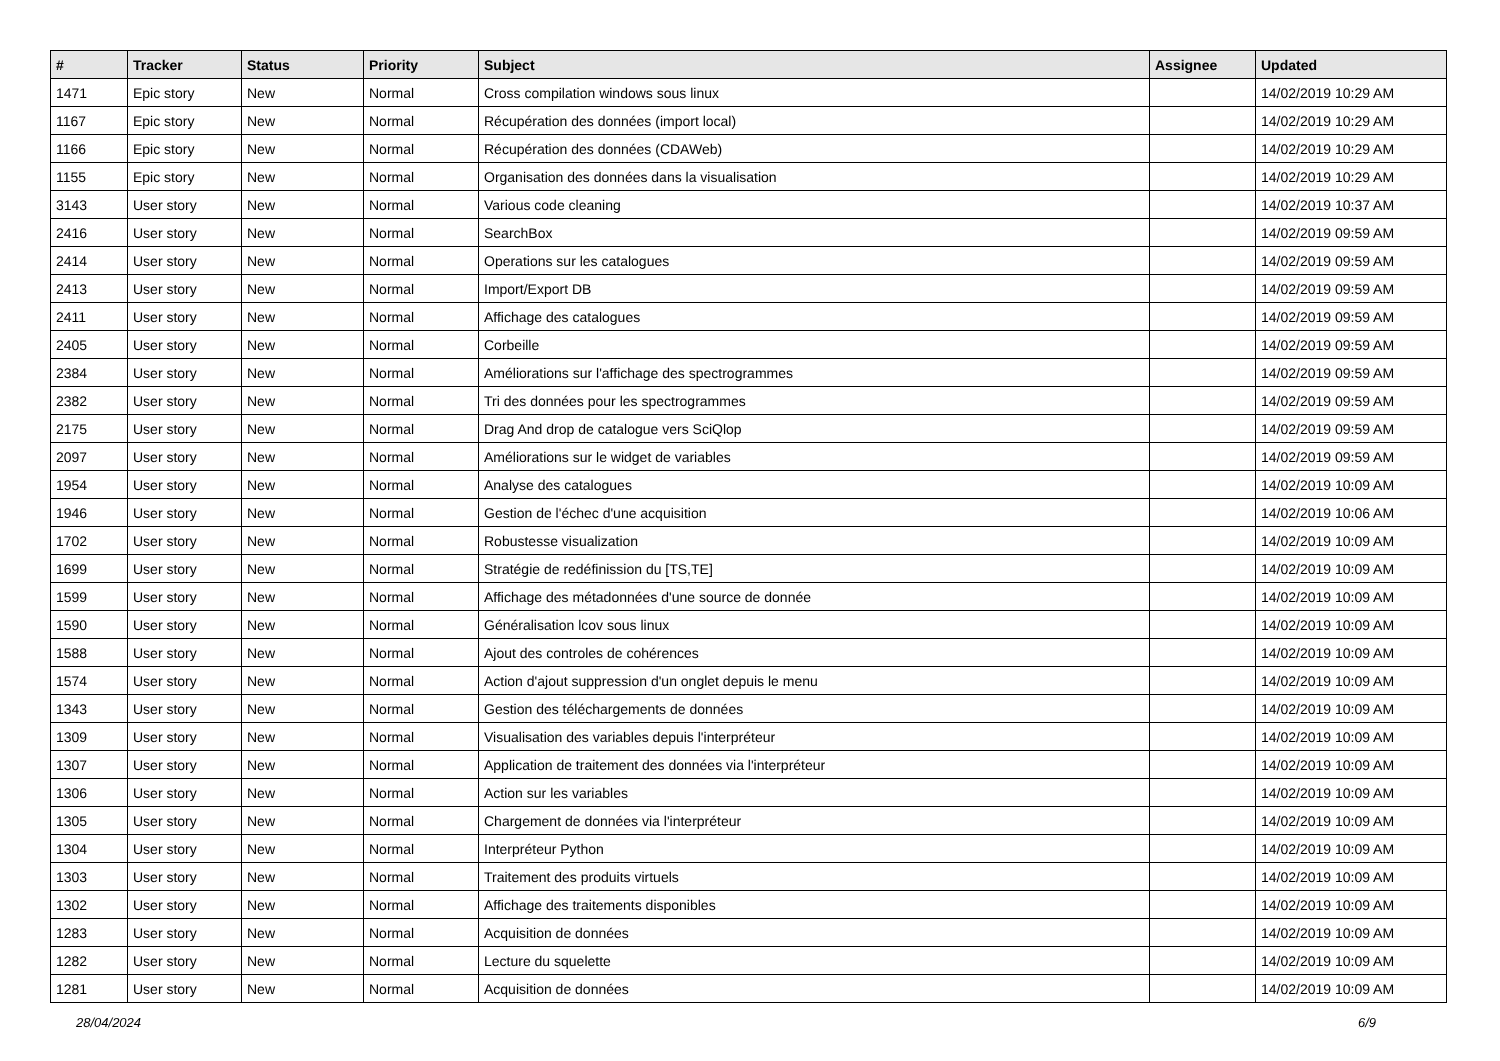| # | Tracker | Status | Priority | Subject | Assignee | Updated |
| --- | --- | --- | --- | --- | --- | --- |
| 1471 | Epic story | New | Normal | Cross compilation windows sous linux | | 14/02/2019 10:29 AM |
| 1167 | Epic story | New | Normal | Récupération des données (import local) | | 14/02/2019 10:29 AM |
| 1166 | Epic story | New | Normal | Récupération des données (CDAWeb) | | 14/02/2019 10:29 AM |
| 1155 | Epic story | New | Normal | Organisation des données dans la visualisation | | 14/02/2019 10:29 AM |
| 3143 | User story | New | Normal | Various code cleaning | | 14/02/2019 10:37 AM |
| 2416 | User story | New | Normal | SearchBox | | 14/02/2019 09:59 AM |
| 2414 | User story | New | Normal | Operations sur les catalogues | | 14/02/2019 09:59 AM |
| 2413 | User story | New | Normal | Import/Export DB | | 14/02/2019 09:59 AM |
| 2411 | User story | New | Normal | Affichage des catalogues | | 14/02/2019 09:59 AM |
| 2405 | User story | New | Normal | Corbeille | | 14/02/2019 09:59 AM |
| 2384 | User story | New | Normal | Améliorations sur l'affichage des spectrogrammes | | 14/02/2019 09:59 AM |
| 2382 | User story | New | Normal | Tri des données pour les spectrogrammes | | 14/02/2019 09:59 AM |
| 2175 | User story | New | Normal | Drag And drop de catalogue vers SciQlop | | 14/02/2019 09:59 AM |
| 2097 | User story | New | Normal | Améliorations sur le widget de variables | | 14/02/2019 09:59 AM |
| 1954 | User story | New | Normal | Analyse des catalogues | | 14/02/2019 10:09 AM |
| 1946 | User story | New | Normal | Gestion de l'échec d'une acquisition | | 14/02/2019 10:06 AM |
| 1702 | User story | New | Normal | Robustesse visualization | | 14/02/2019 10:09 AM |
| 1699 | User story | New | Normal | Stratégie de redéfinission du [TS,TE] | | 14/02/2019 10:09 AM |
| 1599 | User story | New | Normal | Affichage des métadonnées d'une source de donnée | | 14/02/2019 10:09 AM |
| 1590 | User story | New | Normal | Généralisation lcov sous linux | | 14/02/2019 10:09 AM |
| 1588 | User story | New | Normal | Ajout des controles de cohérences | | 14/02/2019 10:09 AM |
| 1574 | User story | New | Normal | Action d'ajout suppression d'un onglet depuis le menu | | 14/02/2019 10:09 AM |
| 1343 | User story | New | Normal | Gestion des téléchargements de données | | 14/02/2019 10:09 AM |
| 1309 | User story | New | Normal | Visualisation des variables depuis l'interpréteur | | 14/02/2019 10:09 AM |
| 1307 | User story | New | Normal | Application de traitement des données via l'interpréteur | | 14/02/2019 10:09 AM |
| 1306 | User story | New | Normal | Action sur les variables | | 14/02/2019 10:09 AM |
| 1305 | User story | New | Normal | Chargement de données via l'interpréteur | | 14/02/2019 10:09 AM |
| 1304 | User story | New | Normal | Interpréteur Python | | 14/02/2019 10:09 AM |
| 1303 | User story | New | Normal | Traitement des produits virtuels | | 14/02/2019 10:09 AM |
| 1302 | User story | New | Normal | Affichage des traitements disponibles | | 14/02/2019 10:09 AM |
| 1283 | User story | New | Normal | Acquisition de données | | 14/02/2019 10:09 AM |
| 1282 | User story | New | Normal | Lecture du squelette | | 14/02/2019 10:09 AM |
| 1281 | User story | New | Normal | Acquisition de données | | 14/02/2019 10:09 AM |
28/04/2024 6/9